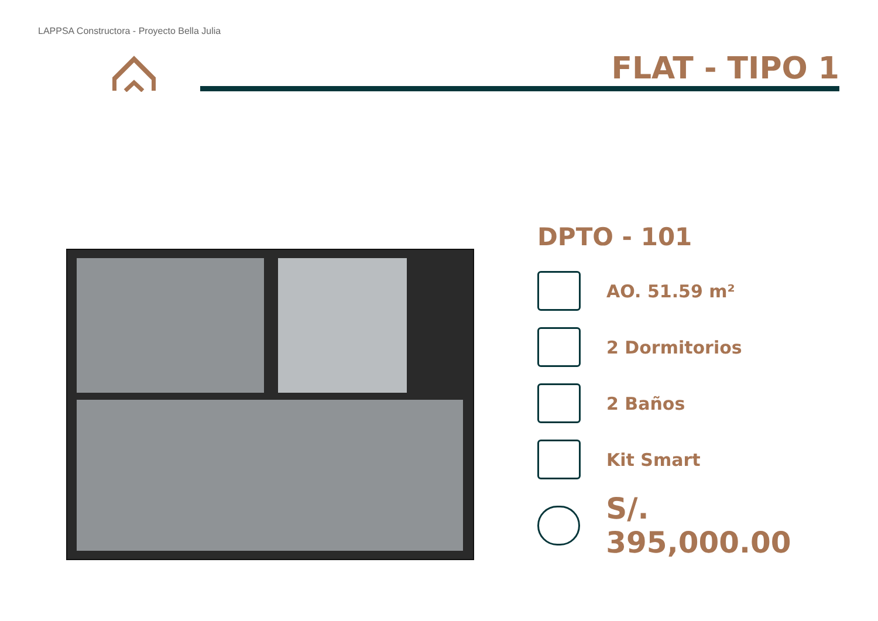LAPPSA Constructora - Proyecto Bella Julia
FLAT - TIPO 1
DPTO - 101
AO. 51.59 m²
2 Dormitorios
2 Baños
Kit Smart
S/. 395,000.00